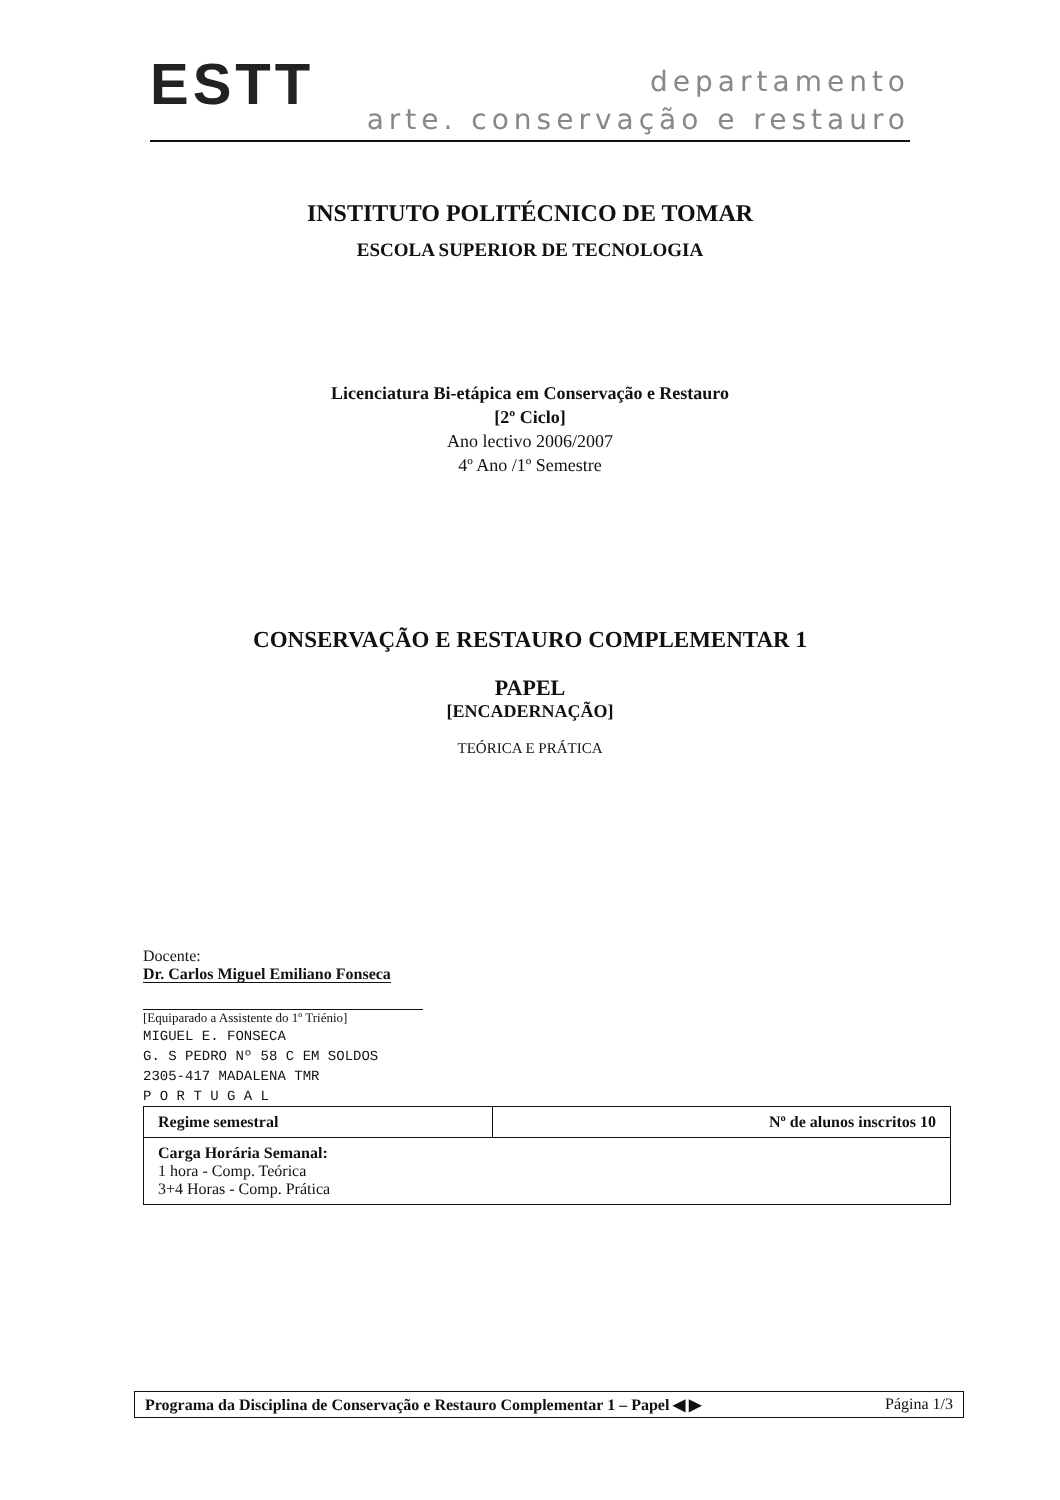ESTT
departamento
arte. conservação e restauro
INSTITUTO POLITÉCNICO DE TOMAR
ESCOLA SUPERIOR DE TECNOLOGIA
Licenciatura Bi-etápica em Conservação e Restauro
[2º Ciclo]
Ano lectivo 2006/2007
4º Ano /1º Semestre
CONSERVAÇÃO E RESTAURO COMPLEMENTAR 1
PAPEL
[ENCADERNAÇÃO]
TEÓRICA E PRÁTICA
Docente:
Dr. Carlos Miguel Emiliano Fonseca
[Equiparado a Assistente do 1º Triénio]
MIGUEL E. FONSECA
G. S PEDRO Nº 58 C EM SOLDOS
2305-417 MADALENA TMR
P O R T U G A L
| Regime semestral | Nº de alunos inscritos 10 |
| Carga Horária Semanal: 1 hora - Comp. Teórica 3+4 Horas - Comp. Prática | |
Programa da Disciplina de Conservação e Restauro Complementar 1 – Papel ◀ ▶ Página 1/3